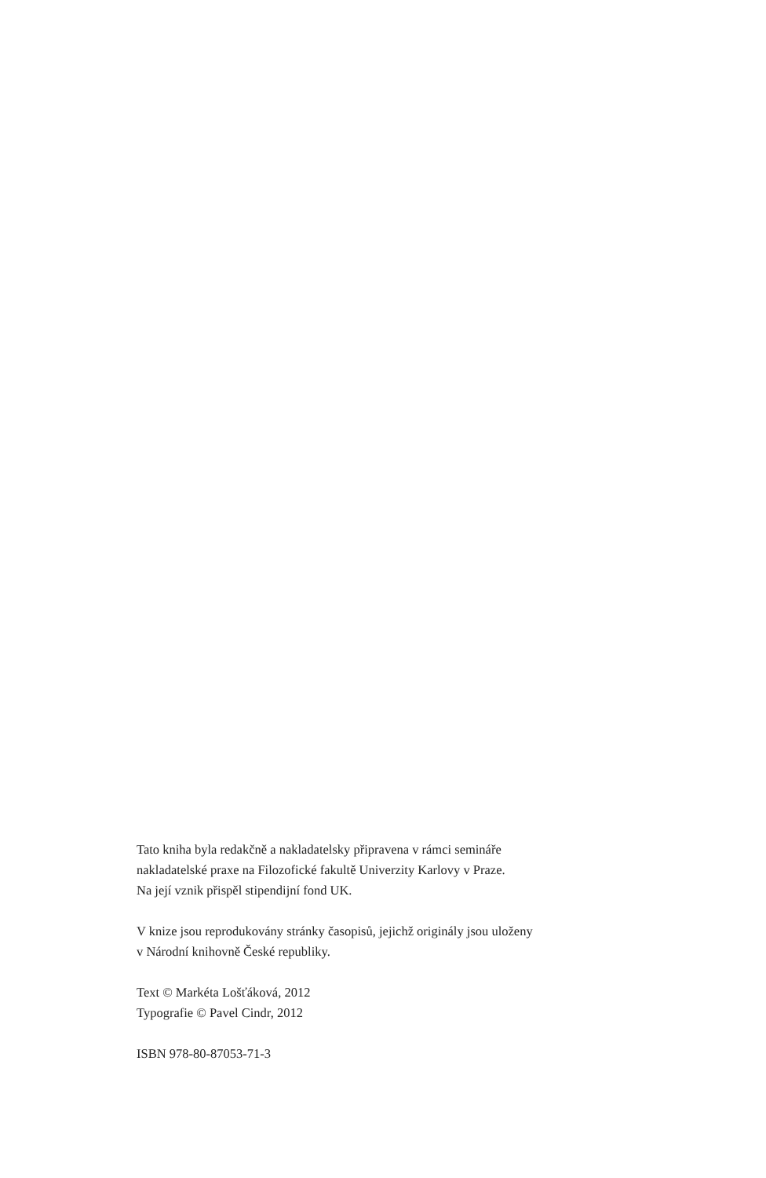Tato kniha byla redakčně a nakladatelsky připravena v rámci semináře
nakladatelské praxe na Filozofické fakultě Univerzity Karlovy v Praze.
Na její vznik přispěl stipendijní fond UK.
V knize jsou reprodukovány stránky časopisů, jejichž originály jsou uloženy
v Národní knihovně České republiky.
Text © Markéta Lošťáková, 2012
Typografie © Pavel Cindr, 2012
ISBN 978-80-87053-71-3